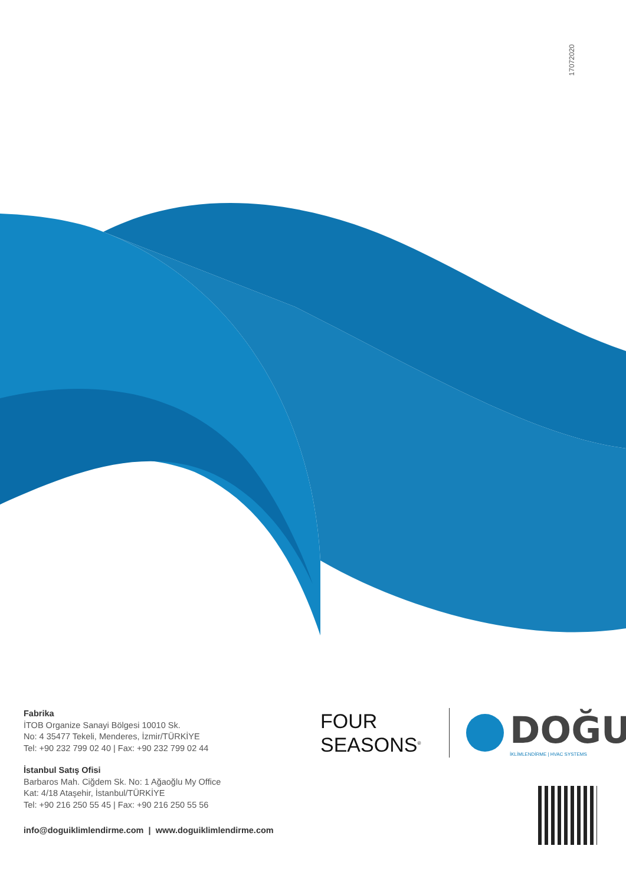17072020
Fabrika
İTOB Organize Sanayi Bölgesi 10010 Sk.
No: 4 35477 Tekeli, Menderes, İzmir/TÜRKİYE
Tel: +90 232 799 02 40 | Fax: +90 232 799 02 44
İstanbul Satış Ofisi
Barbaros Mah. Ciğdem Sk. No: 1 Ağaoğlu My Office
Kat: 4/18 Ataşehir, İstanbul/TÜRKİYE
Tel: +90 216 250 55 45 | Fax: +90 216 250 55 56
info@doguiklimlendirme.com | www.doguiklimlendirme.com
FOUR
SEASONS<sup>®</sup>
DOĞU
İKLİMLENDİRME | HVAC SYSTEMS